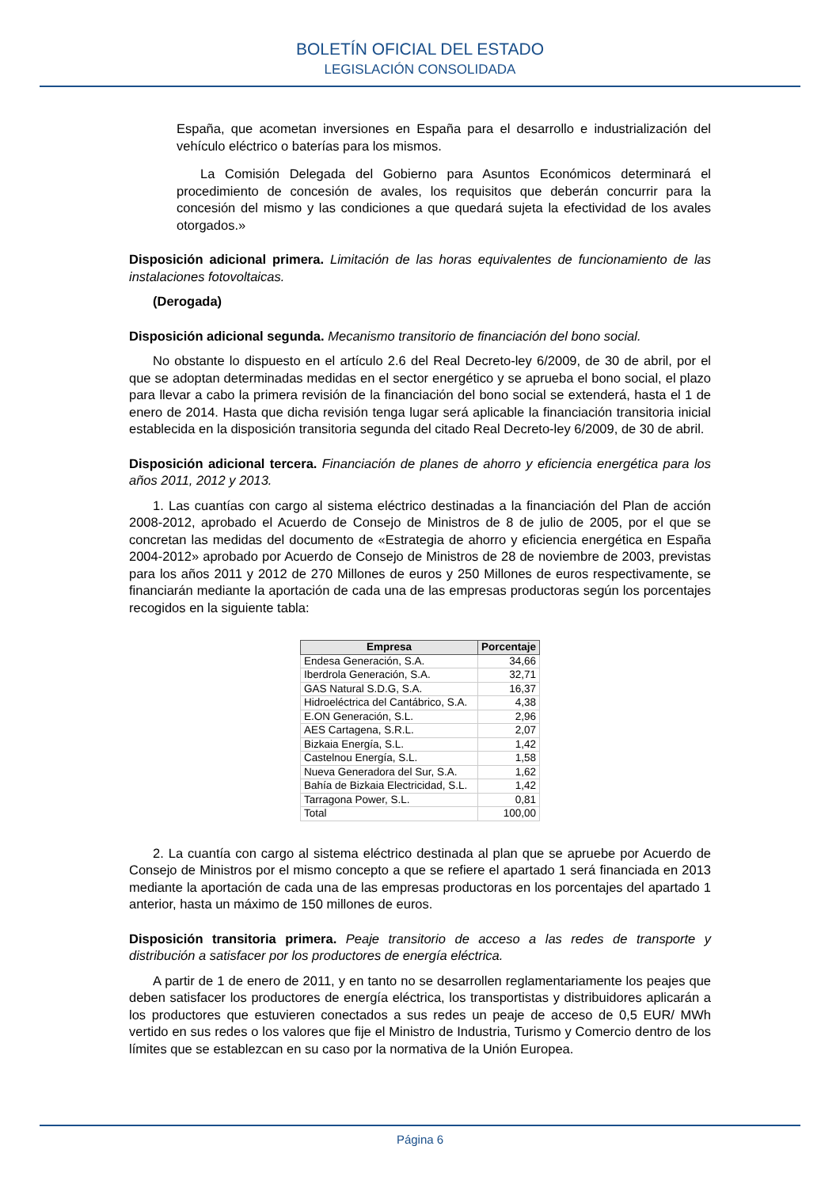BOLETÍN OFICIAL DEL ESTADO
LEGISLACIÓN CONSOLIDADA
España, que acometan inversiones en España para el desarrollo e industrialización del vehículo eléctrico o baterías para los mismos.
La Comisión Delegada del Gobierno para Asuntos Económicos determinará el procedimiento de concesión de avales, los requisitos que deberán concurrir para la concesión del mismo y las condiciones a que quedará sujeta la efectividad de los avales otorgados.»
Disposición adicional primera. Limitación de las horas equivalentes de funcionamiento de las instalaciones fotovoltaicas.
(Derogada)
Disposición adicional segunda. Mecanismo transitorio de financiación del bono social.
No obstante lo dispuesto en el artículo 2.6 del Real Decreto-ley 6/2009, de 30 de abril, por el que se adoptan determinadas medidas en el sector energético y se aprueba el bono social, el plazo para llevar a cabo la primera revisión de la financiación del bono social se extenderá, hasta el 1 de enero de 2014. Hasta que dicha revisión tenga lugar será aplicable la financiación transitoria inicial establecida en la disposición transitoria segunda del citado Real Decreto-ley 6/2009, de 30 de abril.
Disposición adicional tercera. Financiación de planes de ahorro y eficiencia energética para los años 2011, 2012 y 2013.
1. Las cuantías con cargo al sistema eléctrico destinadas a la financiación del Plan de acción 2008-2012, aprobado el Acuerdo de Consejo de Ministros de 8 de julio de 2005, por el que se concretan las medidas del documento de «Estrategia de ahorro y eficiencia energética en España 2004-2012» aprobado por Acuerdo de Consejo de Ministros de 28 de noviembre de 2003, previstas para los años 2011 y 2012 de 270 Millones de euros y 250 Millones de euros respectivamente, se financiarán mediante la aportación de cada una de las empresas productoras según los porcentajes recogidos en la siguiente tabla:
| Empresa | Porcentaje |
| --- | --- |
| Endesa Generación, S.A. | 34,66 |
| Iberdrola Generación, S.A. | 32,71 |
| GAS Natural S.D.G, S.A. | 16,37 |
| Hidroeléctrica del Cantábrico, S.A. | 4,38 |
| E.ON Generación, S.L. | 2,96 |
| AES Cartagena, S.R.L. | 2,07 |
| Bizkaia Energía, S.L. | 1,42 |
| Castelnou Energía, S.L. | 1,58 |
| Nueva Generadora del Sur, S.A. | 1,62 |
| Bahía de Bizkaia Electricidad, S.L. | 1,42 |
| Tarragona Power, S.L. | 0,81 |
| Total | 100,00 |
2. La cuantía con cargo al sistema eléctrico destinada al plan que se apruebe por Acuerdo de Consejo de Ministros por el mismo concepto a que se refiere el apartado 1 será financiada en 2013 mediante la aportación de cada una de las empresas productoras en los porcentajes del apartado 1 anterior, hasta un máximo de 150 millones de euros.
Disposición transitoria primera. Peaje transitorio de acceso a las redes de transporte y distribución a satisfacer por los productores de energía eléctrica.
A partir de 1 de enero de 2011, y en tanto no se desarrollen reglamentariamente los peajes que deben satisfacer los productores de energía eléctrica, los transportistas y distribuidores aplicarán a los productores que estuvieren conectados a sus redes un peaje de acceso de 0,5 EUR/ MWh vertido en sus redes o los valores que fije el Ministro de Industria, Turismo y Comercio dentro de los límites que se establezcan en su caso por la normativa de la Unión Europea.
Página 6